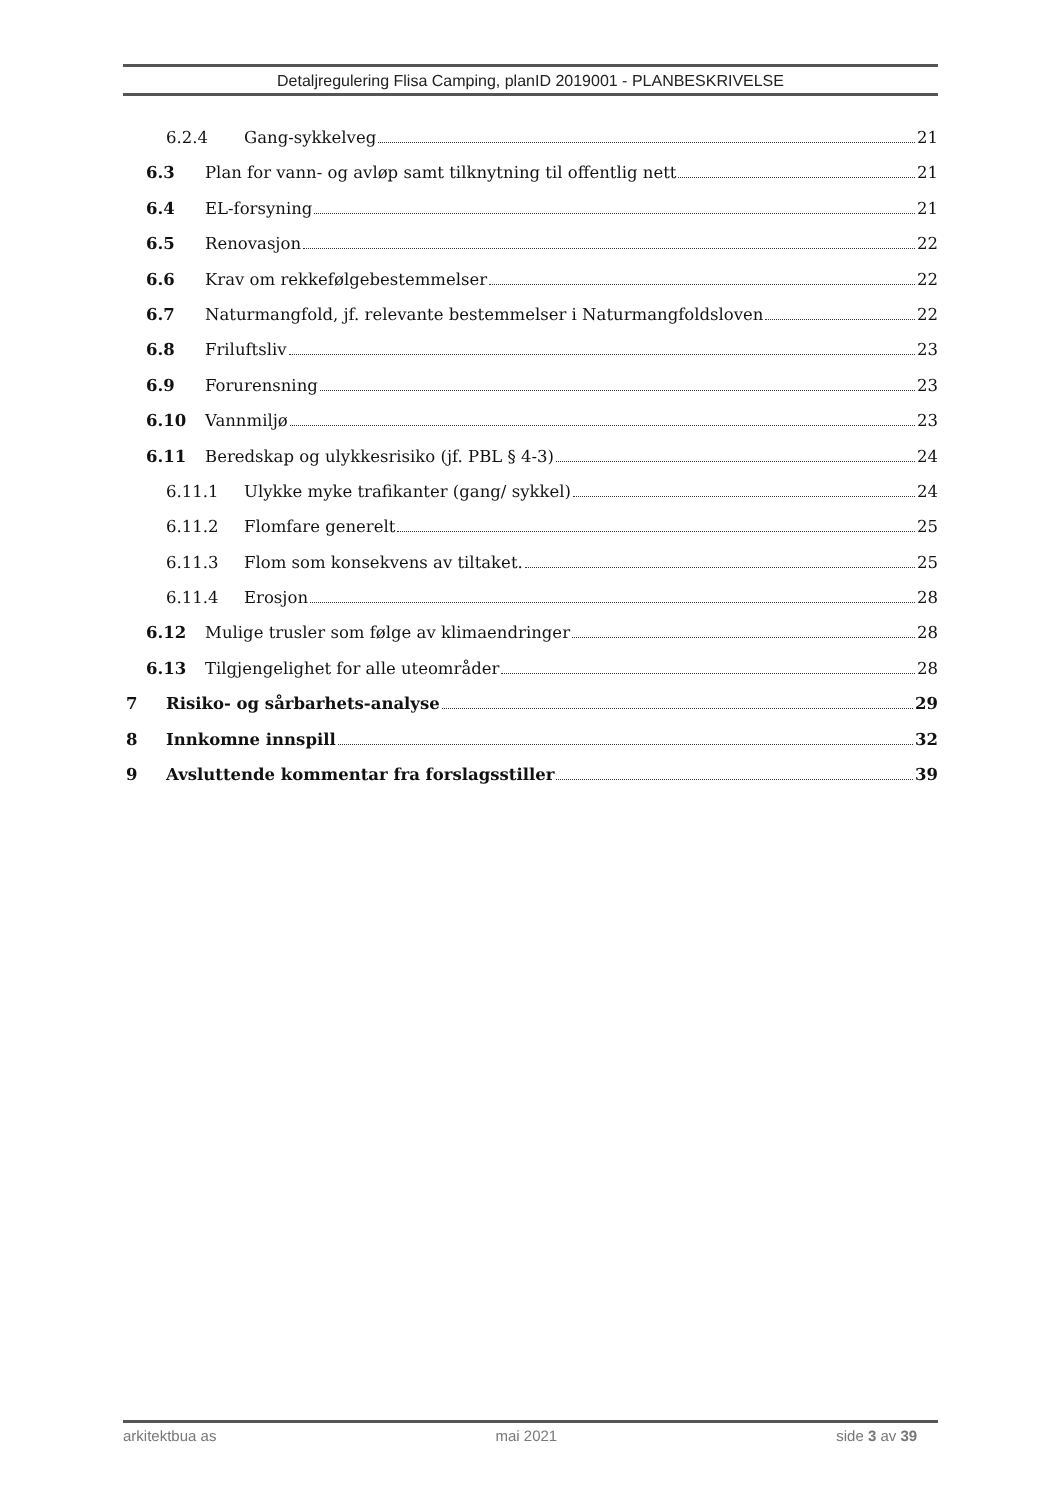Detaljregulering Flisa Camping, planID 2019001 - PLANBESKRIVELSE
6.2.4 Gang-sykkelveg 21
6.3 Plan for vann- og avløp samt tilknytning til offentlig nett 21
6.4 EL-forsyning 21
6.5 Renovasjon 22
6.6 Krav om rekkefølgebestemmelser 22
6.7 Naturmangfold, jf. relevante bestemmelser i Naturmangfoldsloven 22
6.8 Friluftsliv 23
6.9 Forurensning 23
6.10 Vannmiljø 23
6.11 Beredskap og ulykkesrisiko (jf. PBL § 4-3) 24
6.11.1 Ulykke myke trafikanter (gang/ sykkel) 24
6.11.2 Flomfare generelt 25
6.11.3 Flom som konsekvens av tiltaket. 25
6.11.4 Erosjon 28
6.12 Mulige trusler som følge av klimaendringer 28
6.13 Tilgjengelighet for alle uteområder 28
7 Risiko- og sårbarhets-analyse 29
8 Innkomne innspill 32
9 Avsluttende kommentar fra forslagsstiller 39
arkitektbua as mai 2021 side 3 av 39